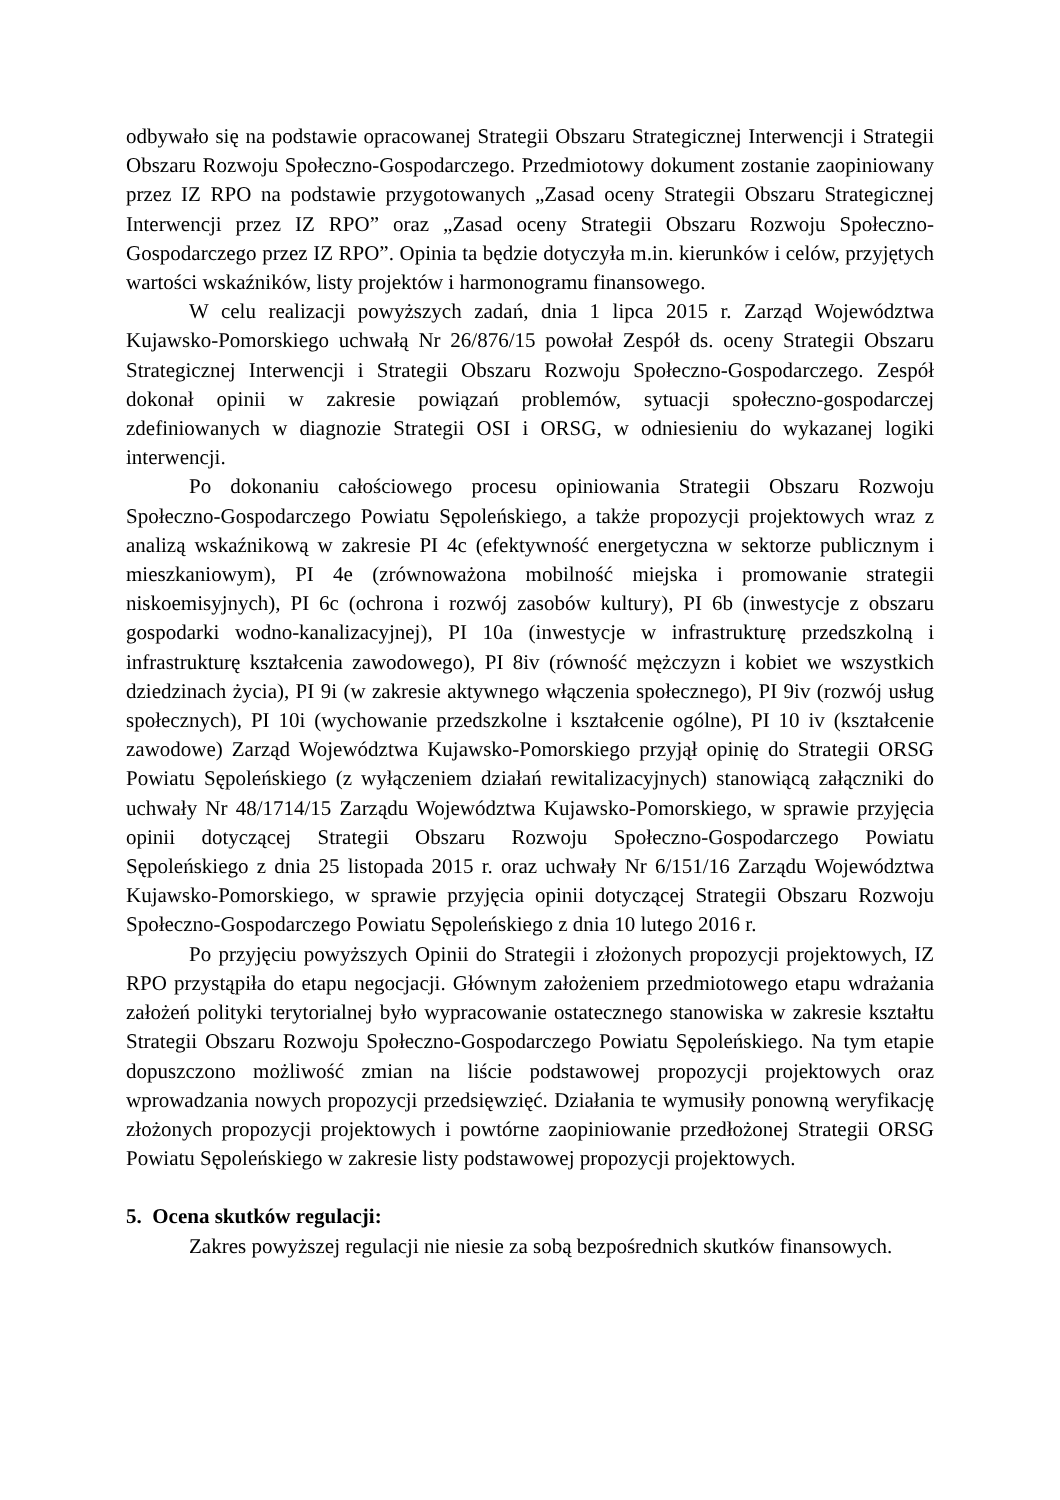odbywało się na podstawie opracowanej Strategii Obszaru Strategicznej Interwencji i Strategii Obszaru Rozwoju Społeczno-Gospodarczego. Przedmiotowy dokument zostanie zaopiniowany przez IZ RPO na podstawie przygotowanych „Zasad oceny Strategii Obszaru Strategicznej Interwencji przez IZ RPO” oraz „Zasad oceny Strategii Obszaru Rozwoju Społeczno-Gospodarczego przez IZ RPO”. Opinia ta będzie dotyczyła m.in. kierunków i celów, przyjętych wartości wskaźników, listy projektów i harmonogramu finansowego.
W celu realizacji powyższych zadań, dnia 1 lipca 2015 r. Zarząd Województwa Kujawsko-Pomorskiego uchwałą Nr 26/876/15 powołał Zespół ds. oceny Strategii Obszaru Strategicznej Interwencji i Strategii Obszaru Rozwoju Społeczno-Gospodarczego. Zespół dokonał opinii w zakresie powiązań problemów, sytuacji społeczno-gospodarczej zdefiniowanych w diagnozie Strategii OSI i ORSG, w odniesieniu do wykazanej logiki interwencji.
Po dokonaniu całościowego procesu opiniowania Strategii Obszaru Rozwoju Społeczno-Gospodarczego Powiatu Sępoleńskiego, a także propozycji projektowych wraz z analizą wskaźnikową w zakresie PI 4c (efektywność energetyczna w sektorze publicznym i mieszkaniowym), PI 4e (zrównoważona mobilność miejska i promowanie strategii niskoemisyjnych), PI 6c (ochrona i rozwój zasobów kultury), PI 6b (inwestycje z obszaru gospodarki wodno-kanalizacyjnej), PI 10a (inwestycje w infrastrukturę przedszkolną i infrastrukturę kształcenia zawodowego), PI 8iv (równość mężczyzn i kobiet we wszystkich dziedzinach życia), PI 9i (w zakresie aktywnego włączenia społecznego), PI 9iv (rozwój usług społecznych), PI 10i (wychowanie przedszkolne i kształcenie ogólne), PI 10 iv (kształcenie zawodowe) Zarząd Województwa Kujawsko-Pomorskiego przyjął opinię do Strategii ORSG Powiatu Sępoleńskiego (z wyłączeniem działań rewitalizacyjnych) stanowiącą załączniki do uchwały Nr 48/1714/15 Zarządu Województwa Kujawsko-Pomorskiego, w sprawie przyjęcia opinii dotyczącej Strategii Obszaru Rozwoju Społeczno-Gospodarczego Powiatu Sępoleńskiego z dnia 25 listopada 2015 r. oraz uchwały Nr 6/151/16 Zarządu Województwa Kujawsko-Pomorskiego, w sprawie przyjęcia opinii dotyczącej Strategii Obszaru Rozwoju Społeczno-Gospodarczego Powiatu Sępoleńskiego z dnia 10 lutego 2016 r.
Po przyjęciu powyższych Opinii do Strategii i złożonych propozycji projektowych, IZ RPO przystąpiła do etapu negocjacji. Głównym założeniem przedmiotowego etapu wdrażania założeń polityki terytorialnej było wypracowanie ostatecznego stanowiska w zakresie kształtu Strategii Obszaru Rozwoju Społeczno-Gospodarczego Powiatu Sępoleńskiego. Na tym etapie dopuszczono możliwość zmian na liście podstawowej propozycji projektowych oraz wprowadzania nowych propozycji przedsięwzięć. Działania te wymusiły ponowną weryfikację złożonych propozycji projektowych i powtórne zaopiniowanie przedłożonej Strategii ORSG Powiatu Sępoleńskiego w zakresie listy podstawowej propozycji projektowych.
5. Ocena skutków regulacji:
Zakres powyższej regulacji nie niesie za sobą bezpośrednich skutków finansowych.